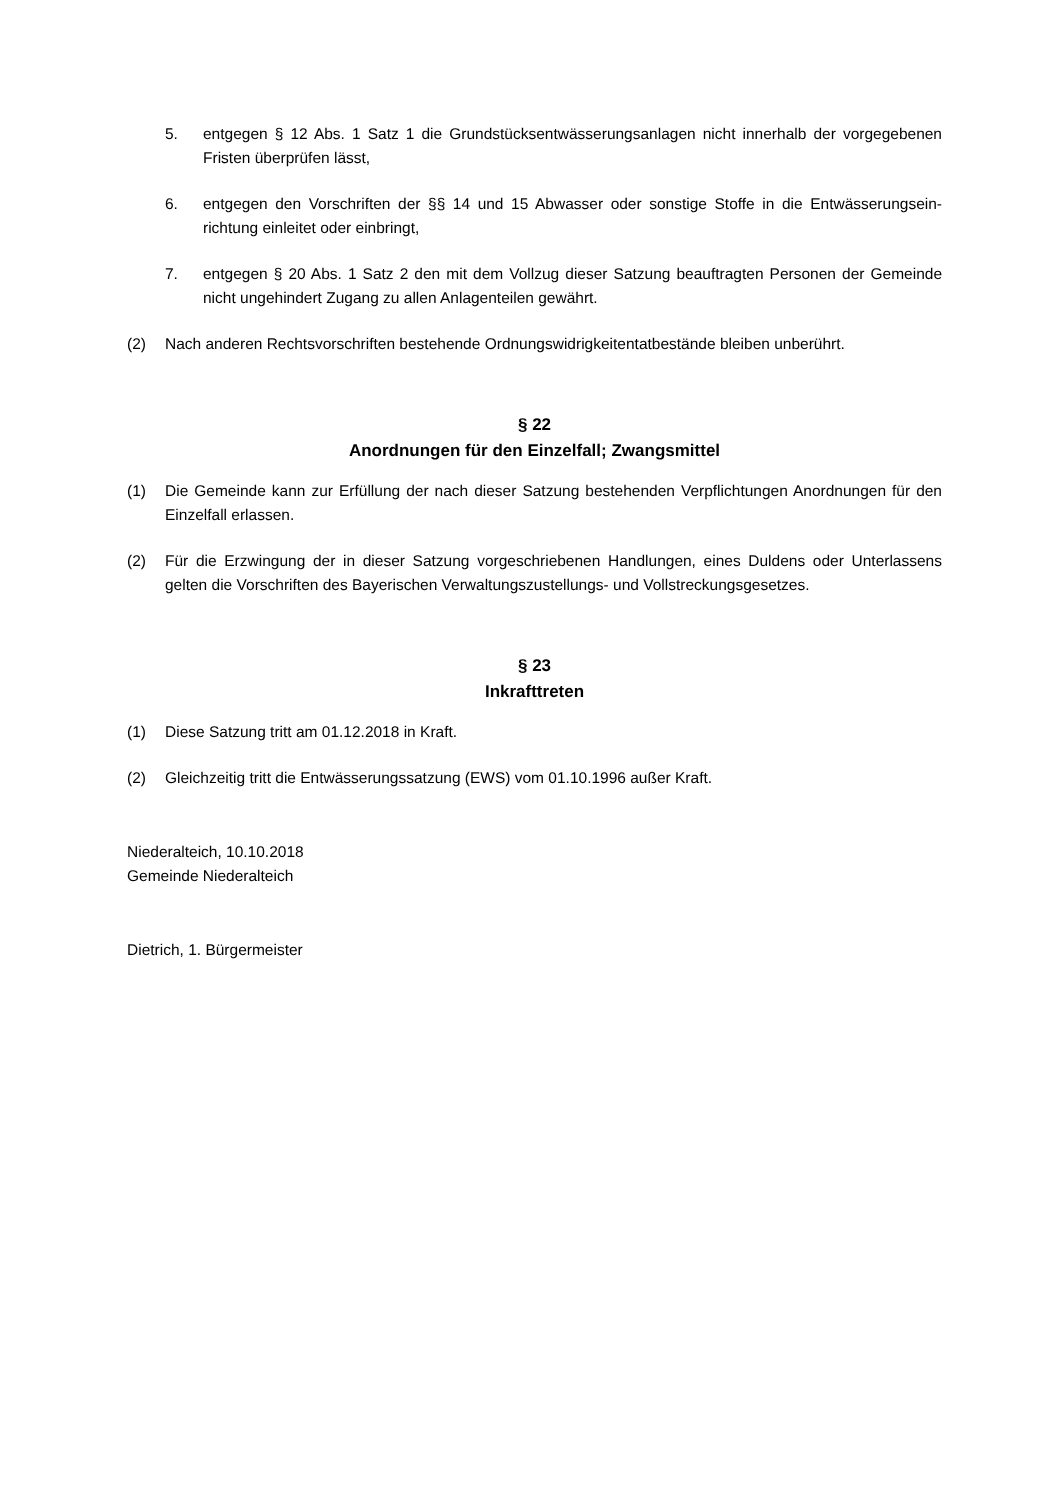5. entgegen § 12 Abs. 1 Satz 1 die Grundstücksentwässerungsanlagen nicht innerhalb der vorgegebenen Fristen überprüfen lässt,
6. entgegen den Vorschriften der §§ 14 und 15 Abwasser oder sonstige Stoffe in die Entwässerungsein-richtung einleitet oder einbringt,
7. entgegen § 20 Abs. 1 Satz 2 den mit dem Vollzug dieser Satzung beauftragten Personen der Gemeinde nicht ungehindert Zugang zu allen Anlagenteilen gewährt.
(2) Nach anderen Rechtsvorschriften bestehende Ordnungswidrigkeitentatbestände bleiben unberührt.
§ 22
Anordnungen für den Einzelfall; Zwangsmittel
(1) Die Gemeinde kann zur Erfüllung der nach dieser Satzung bestehenden Verpflichtungen Anordnungen für den Einzelfall erlassen.
(2) Für die Erzwingung der in dieser Satzung vorgeschriebenen Handlungen, eines Duldens oder Unterlassens gelten die Vorschriften des Bayerischen Verwaltungszustellungs- und Vollstreckungsgesetzes.
§ 23
Inkrafttreten
(1) Diese Satzung tritt am 01.12.2018 in Kraft.
(2) Gleichzeitig tritt die Entwässerungssatzung (EWS) vom 01.10.1996 außer Kraft.
Niederalteich, 10.10.2018
Gemeinde Niederalteich
Dietrich, 1. Bürgermeister